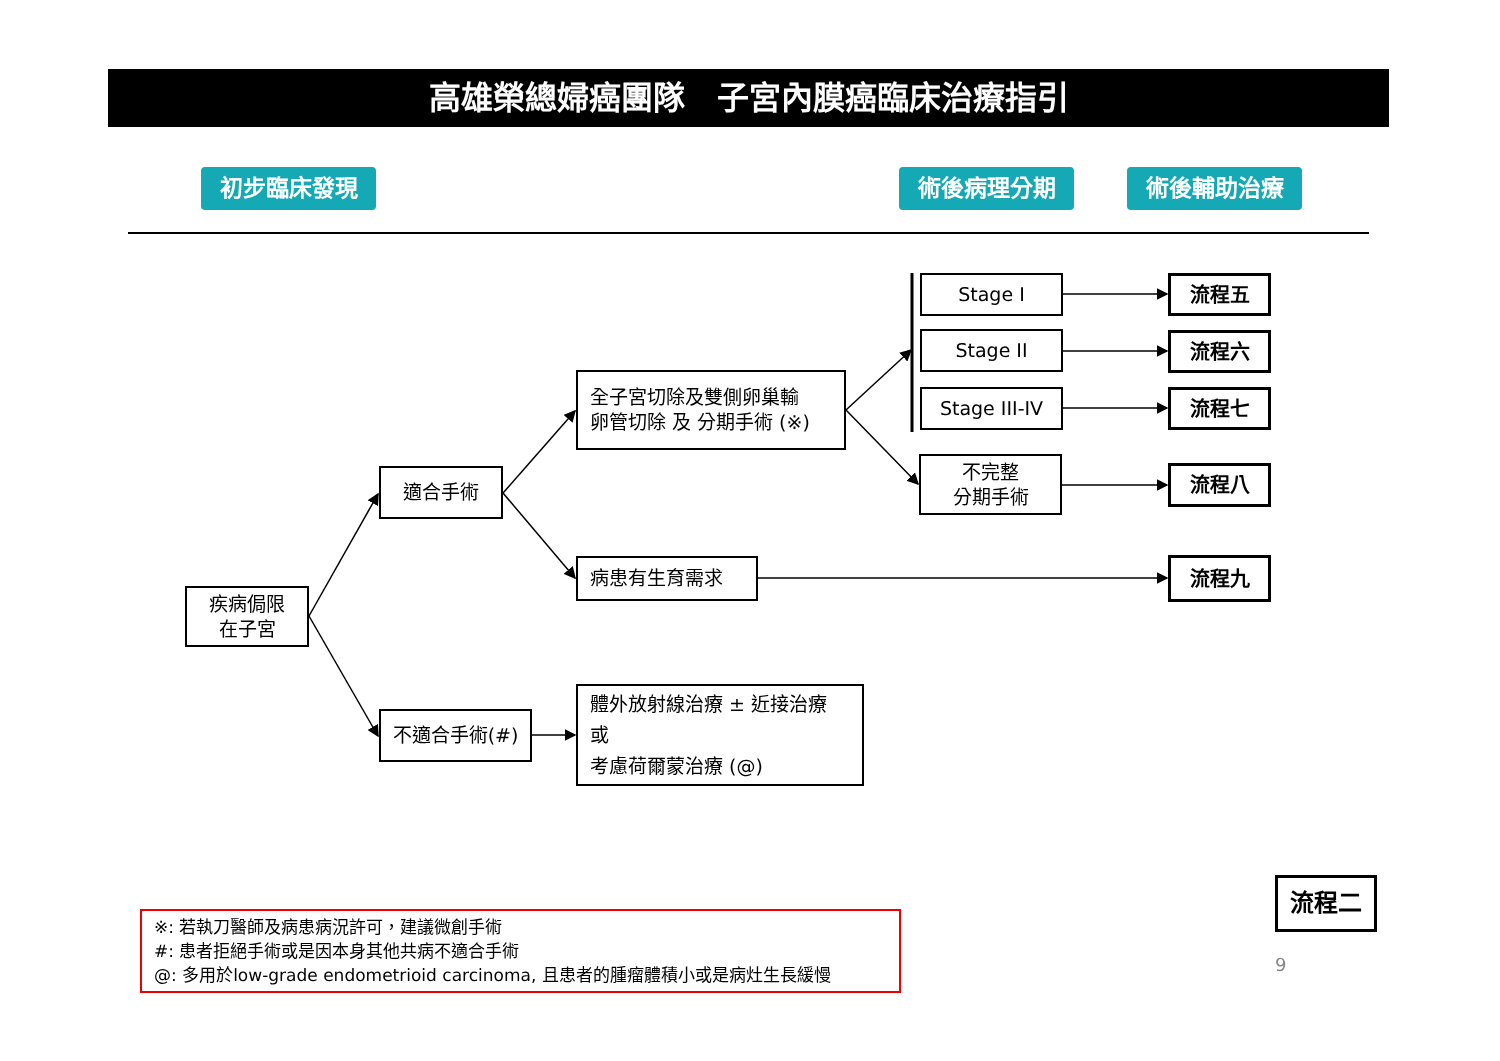高雄榮總婦癌團隊　子宮內膜癌臨床治療指引
初步臨床發現
術後病理分期
術後輔助治療
疾病侷限
在子宮
適合手術
全子宮切除及雙側卵巢輸
卵管切除 及 分期手術 (※)
Stage I
流程五
Stage II
流程六
Stage III-IV
流程七
不完整
分期手術
流程八
病患有生育需求
流程九
不適合手術(#)
體外放射線治療 ± 近接治療
或
考慮荷爾蒙治療 (@)
※: 若執刀醫師及病患病況許可，建議微創手術
#: 患者拒絕手術或是因本身其他共病不適合手術
@: 多用於low-grade endometrioid carcinoma, 且患者的腫瘤體積小或是病灶生長緩慢
流程二
9